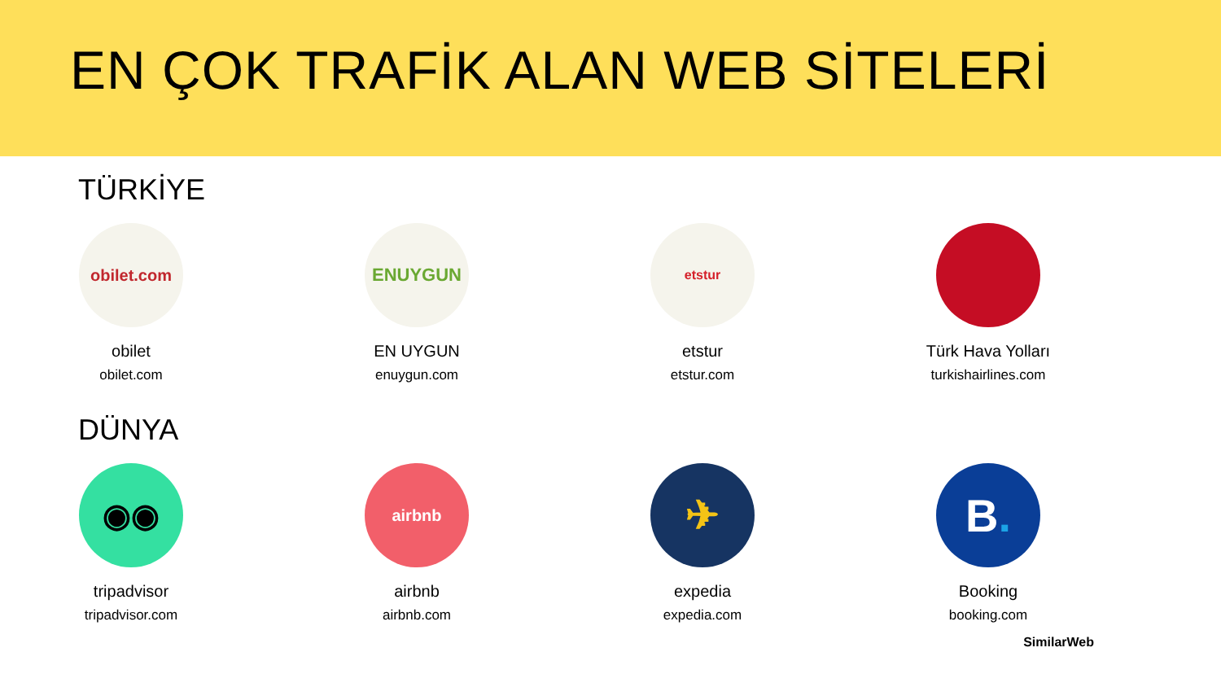EN ÇOK TRAFİK ALAN WEB SİTELERİ
TÜRKİYE
obilet.com
obilet
obilet.com
ENUYGUN
EN UYGUN
enuygun.com
etstur
etstur
etstur.com
Türk Hava Yolları
turkishairlines.com
DÜNYA
◉◉
tripadvisor
tripadvisor.com
airbnb
airbnb
airbnb.com
✈
expedia
expedia.com
B.
Booking
booking.com
SimilarWeb